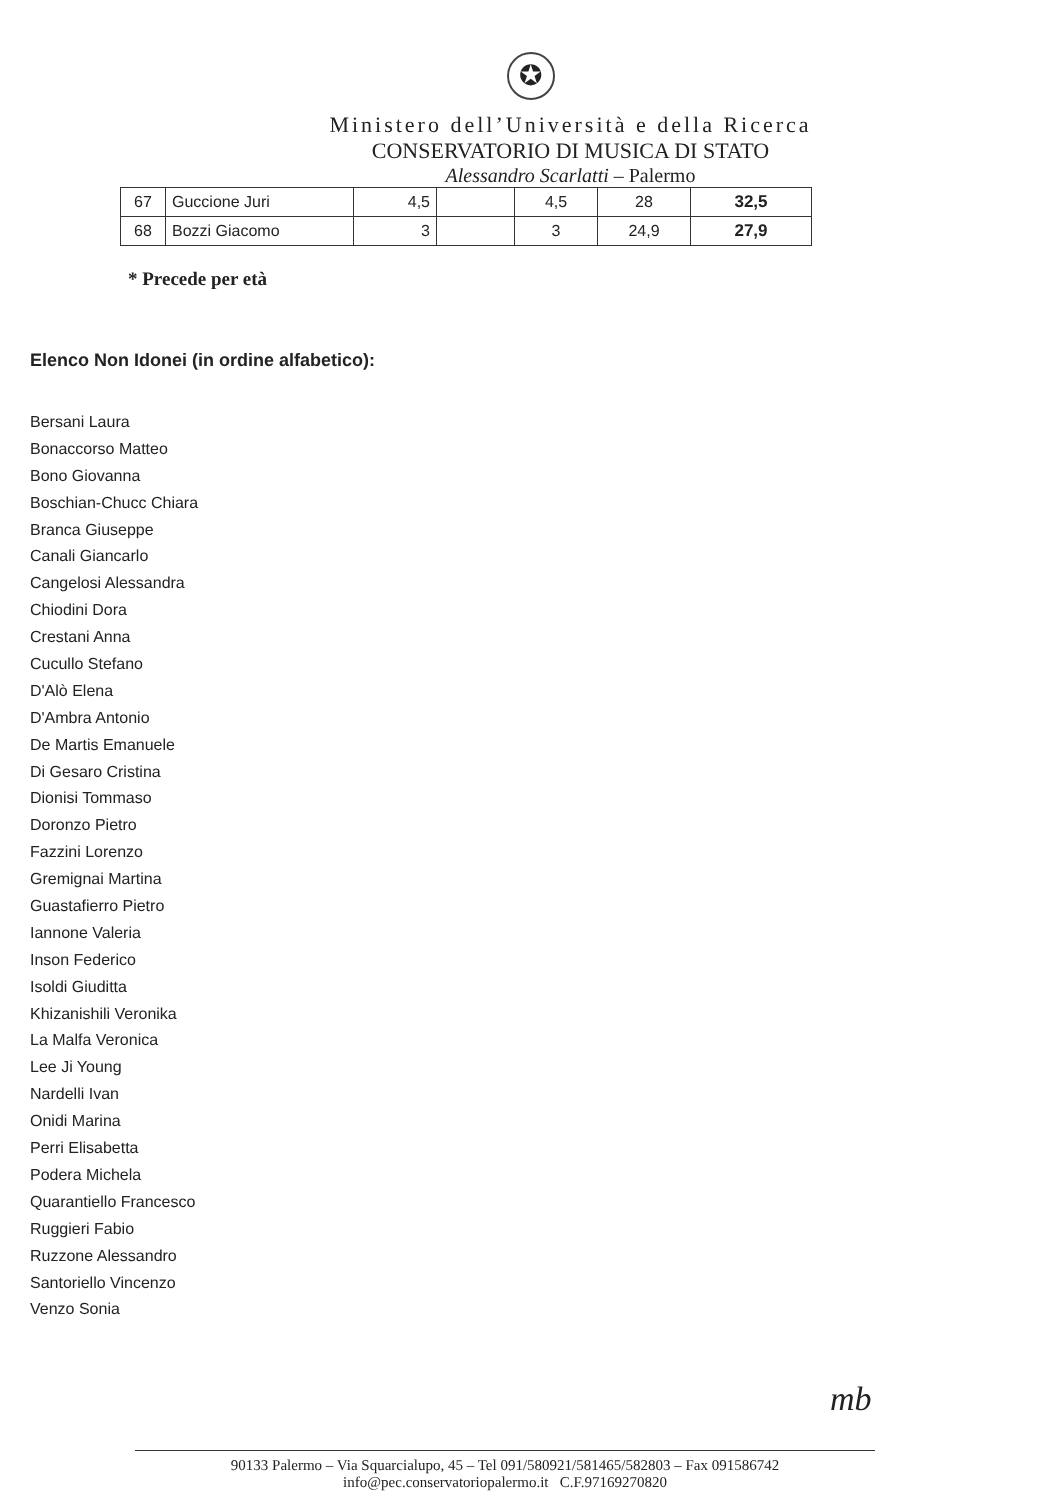✪
Ministero dell’Università e della Ricerca
CONSERVATORIO DI MUSICA DI STATO
Alessandro Scarlatti – Palermo
| 67 | Guccione Juri | 4,5 | | 4,5 | 28 | 32,5 |
| 68 | Bozzi Giacomo | 3 | | 3 | 24,9 | 27,9 |
* Precede per età
Elenco Non Idonei (in ordine alfabetico):
Bersani Laura
Bonaccorso Matteo
Bono Giovanna
Boschian-Chucc Chiara
Branca Giuseppe
Canali Giancarlo
Cangelosi Alessandra
Chiodini Dora
Crestani Anna
Cucullo Stefano
D'Alò Elena
D'Ambra Antonio
De Martis Emanuele
Di Gesaro Cristina
Dionisi Tommaso
Doronzo Pietro
Fazzini Lorenzo
Gremignai Martina
Guastafierro Pietro
Iannone Valeria
Inson Federico
Isoldi Giuditta
Khizanishili Veronika
La Malfa Veronica
Lee Ji Young
Nardelli Ivan
Onidi Marina
Perri Elisabetta
Podera Michela
Quarantiello Francesco
Ruggieri Fabio
Ruzzone Alessandro
Santoriello Vincenzo
Venzo Sonia
mb
90133 Palermo – Via Squarcialupo, 45 – Tel 091/580921/581465/582803 – Fax 091586742
info@pec.conservatoriopalermo.it C.F.97169270820